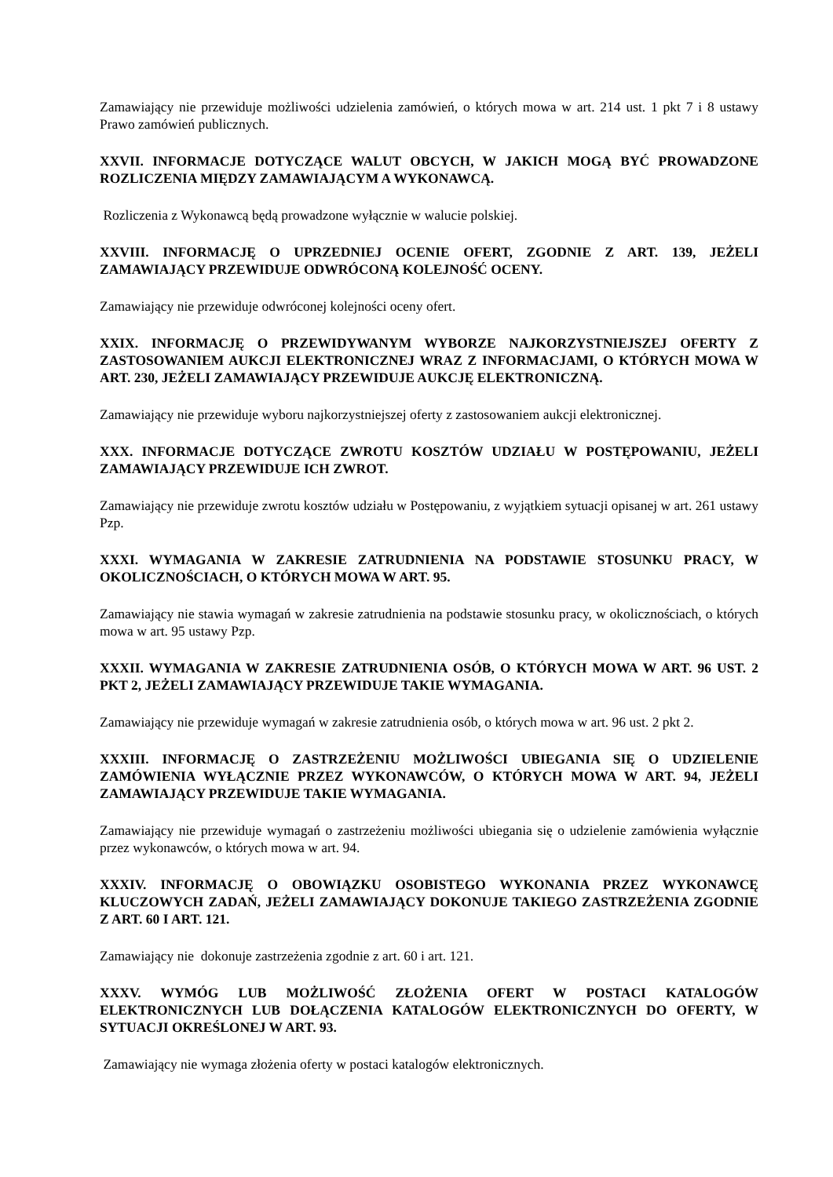Zamawiający nie przewiduje możliwości udzielenia zamówień, o których mowa w art. 214 ust. 1 pkt 7 i 8 ustawy Prawo zamówień publicznych.
XXVII. INFORMACJE DOTYCZĄCE WALUT OBCYCH, W JAKICH MOGĄ BYĆ PROWADZONE ROZLICZENIA MIĘDZY ZAMAWIAJĄCYM A WYKONAWCĄ.
Rozliczenia z Wykonawcą będą prowadzone wyłącznie w walucie polskiej.
XXVIII. INFORMACJĘ O UPRZEDNIEJ OCENIE OFERT, ZGODNIE Z ART. 139, JEŻELI ZAMAWIAJĄCY PRZEWIDUJE ODWRÓCONĄ KOLEJNOŚĆ OCENY.
Zamawiający nie przewiduje odwróconej kolejności oceny ofert.
XXIX. INFORMACJĘ O PRZEWIDYWANYM WYBORZE NAJKORZYSTNIEJSZEJ OFERTY Z ZASTOSOWANIEM AUKCJI ELEKTRONICZNEJ WRAZ Z INFORMACJAMI, O KTÓRYCH MOWA W ART. 230, JEŻELI ZAMAWIAJĄCY PRZEWIDUJE AUKCJĘ ELEKTRONICZNĄ.
Zamawiający nie przewiduje wyboru najkorzystniejszej oferty z zastosowaniem aukcji elektronicznej.
XXX. INFORMACJE DOTYCZĄCE ZWROTU KOSZTÓW UDZIAŁU W POSTĘPOWANIU, JEŻELI ZAMAWIAJĄCY PRZEWIDUJE ICH ZWROT.
Zamawiający nie przewiduje zwrotu kosztów udziału w Postępowaniu, z wyjątkiem sytuacji opisanej w art. 261 ustawy Pzp.
XXXI. WYMAGANIA W ZAKRESIE ZATRUDNIENIA NA PODSTAWIE STOSUNKU PRACY, W OKOLICZNOŚCIACH, O KTÓRYCH MOWA W ART. 95.
Zamawiający nie stawia wymagań w zakresie zatrudnienia na podstawie stosunku pracy, w okolicznościach, o których mowa w art. 95 ustawy Pzp.
XXXII. WYMAGANIA W ZAKRESIE ZATRUDNIENIA OSÓB, O KTÓRYCH MOWA W ART. 96 UST. 2 PKT 2, JEŻELI ZAMAWIAJĄCY PRZEWIDUJE TAKIE WYMAGANIA.
Zamawiający nie przewiduje wymagań w zakresie zatrudnienia osób, o których mowa w art. 96 ust. 2 pkt 2.
XXXIII. INFORMACJĘ O ZASTRZEŻENIU MOŻLIWOŚCI UBIEGANIA SIĘ O UDZIELENIE ZAMÓWIENIA WYŁĄCZNIE PRZEZ WYKONAWCÓW, O KTÓRYCH MOWA W ART. 94, JEŻELI ZAMAWIAJĄCY PRZEWIDUJE TAKIE WYMAGANIA.
Zamawiający nie przewiduje wymagań o zastrzeżeniu możliwości ubiegania się o udzielenie zamówienia wyłącznie przez wykonawców, o których mowa w art. 94.
XXXIV. INFORMACJĘ O OBOWIĄZKU OSOBISTEGO WYKONANIA PRZEZ WYKONAWCĘ KLUCZOWYCH ZADAŃ, JEŻELI ZAMAWIAJĄCY DOKONUJE TAKIEGO ZASTRZEŻENIA ZGODNIE Z ART. 60 I ART. 121.
Zamawiający nie dokonuje zastrzeżenia zgodnie z art. 60 i art. 121.
XXXV. WYMÓG LUB MOŻLIWOŚĆ ZŁOŻENIA OFERT W POSTACI KATALOGÓW ELEKTRONICZNYCH LUB DOŁĄCZENIA KATALOGÓW ELEKTRONICZNYCH DO OFERTY, W SYTUACJI OKREŚLONEJ W ART. 93.
Zamawiający nie wymaga złożenia oferty w postaci katalogów elektronicznych.